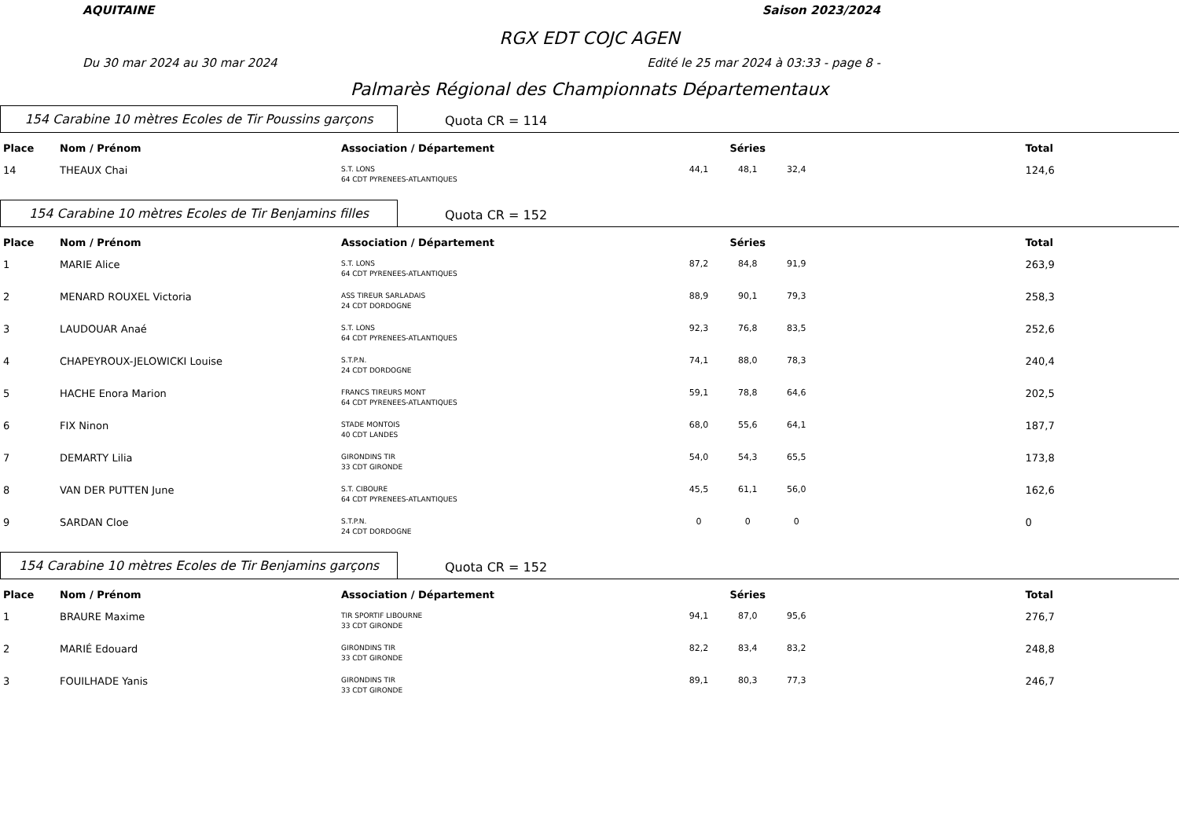AQUITAINE Saison 2023/2024
RGX EDT COJC AGEN
Du 30 mar 2024 au 30 mar 2024 Edité le 25 mar 2024 à 03:33 - page 8 -
Palmarès Régional des Championnats Départementaux
154 Carabine 10 mètres Ecoles de Tir Poussins garçons
Quota CR = 114
| Place | Nom / Prénom | Association / Département | Séries | | | Total |
| --- | --- | --- | --- | --- | --- | --- |
| 14 | THEAUX Chai | S.T. LONS 64 CDT PYRENEES-ATLANTIQUES | 44,1 | 48,1 | 32,4 | 124,6 |
154 Carabine 10 mètres Ecoles de Tir Benjamins filles
Quota CR = 152
| Place | Nom / Prénom | Association / Département | Séries | | | Total |
| --- | --- | --- | --- | --- | --- | --- |
| 1 | MARIE Alice | S.T. LONS 64 CDT PYRENEES-ATLANTIQUES | 87,2 | 84,8 | 91,9 | 263,9 |
| 2 | MENARD ROUXEL Victoria | ASS TIREUR SARLADAIS 24 CDT DORDOGNE | 88,9 | 90,1 | 79,3 | 258,3 |
| 3 | LAUDOUAR Anaé | S.T. LONS 64 CDT PYRENEES-ATLANTIQUES | 92,3 | 76,8 | 83,5 | 252,6 |
| 4 | CHAPEYROUX-JELOWICKI Louise | S.T.P.N. 24 CDT DORDOGNE | 74,1 | 88,0 | 78,3 | 240,4 |
| 5 | HACHE Enora Marion | FRANCS TIREURS MONT 64 CDT PYRENEES-ATLANTIQUES | 59,1 | 78,8 | 64,6 | 202,5 |
| 6 | FIX Ninon | STADE MONTOIS 40 CDT LANDES | 68,0 | 55,6 | 64,1 | 187,7 |
| 7 | DEMARTY Lilia | GIRONDINS TIR 33 CDT GIRONDE | 54,0 | 54,3 | 65,5 | 173,8 |
| 8 | VAN DER PUTTEN June | S.T. CIBOURE 64 CDT PYRENEES-ATLANTIQUES | 45,5 | 61,1 | 56,0 | 162,6 |
| 9 | SARDAN Cloe | S.T.P.N. 24 CDT DORDOGNE | 0 | 0 | 0 | 0 |
154 Carabine 10 mètres Ecoles de Tir Benjamins garçons
Quota CR = 152
| Place | Nom / Prénom | Association / Département | Séries | | | Total |
| --- | --- | --- | --- | --- | --- | --- |
| 1 | BRAURE Maxime | TIR SPORTIF LIBOURNE 33 CDT GIRONDE | 94,1 | 87,0 | 95,6 | 276,7 |
| 2 | MARIÉ Edouard | GIRONDINS TIR 33 CDT GIRONDE | 82,2 | 83,4 | 83,2 | 248,8 |
| 3 | FOUILHADE Yanis | GIRONDINS TIR 33 CDT GIRONDE | 89,1 | 80,3 | 77,3 | 246,7 |